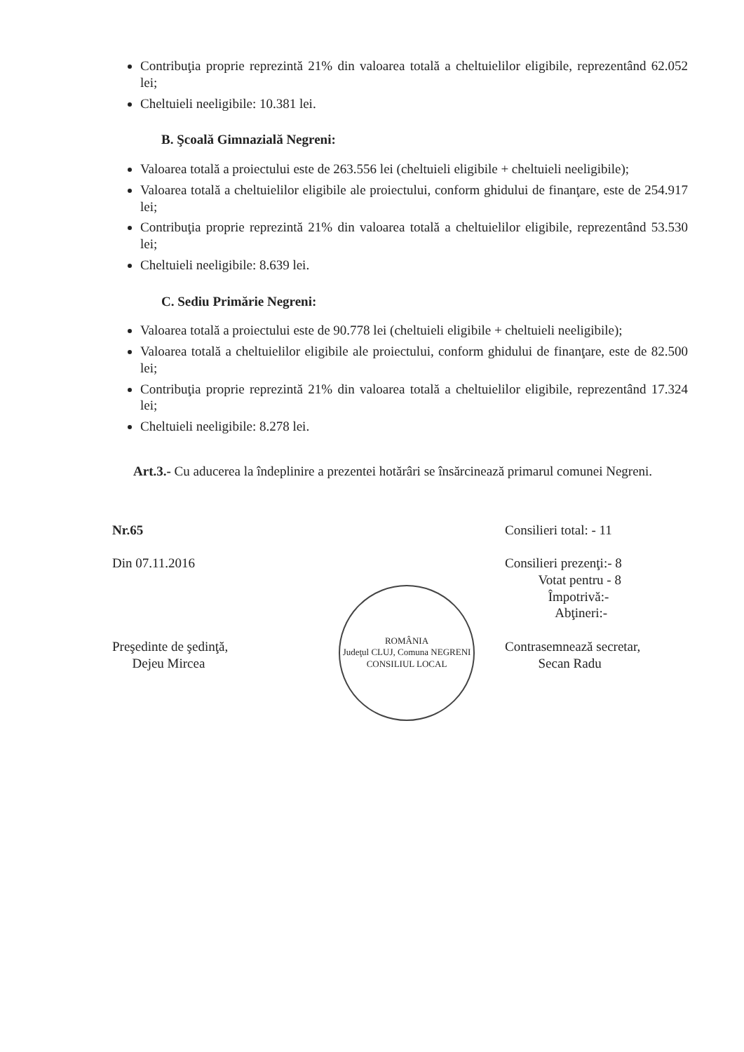Contribuţia proprie reprezintă 21% din valoarea totală a cheltuielilor eligibile, reprezentând 62.052 lei;
Cheltuieli neeligibile: 10.381 lei.
B. Şcoală Gimnazială Negreni:
Valoarea totală a proiectului este de 263.556 lei (cheltuieli eligibile + cheltuieli neeligibile);
Valoarea totală a cheltuielilor eligibile ale proiectului, conform ghidului de finanţare, este de 254.917 lei;
Contribuţia proprie reprezintă 21% din valoarea totală a cheltuielilor eligibile, reprezentând 53.530 lei;
Cheltuieli neeligibile: 8.639 lei.
C. Sediu Primărie Negreni:
Valoarea totală a proiectului este de 90.778 lei (cheltuieli eligibile + cheltuieli neeligibile);
Valoarea totală a cheltuielilor eligibile ale proiectului, conform ghidului de finanţare, este de 82.500 lei;
Contribuţia proprie reprezintă 21% din valoarea totală a cheltuielilor eligibile, reprezentând 17.324 lei;
Cheltuieli neeligibile: 8.278 lei.
Art.3.- Cu aducerea la îndeplinire a prezentei hotărâri se însărcinează primarul comunei Negreni.
Nr.65
Din 07.11.2016
Preşedinte de şedinţă,
Dejeu Mircea
ROMÂNIA
Judeţul CLUJ, Comuna NEGRENI
CONSILIUL LOCAL
Consilieri total: - 11
Consilieri prezenţi:- 8
Votat pentru - 8
Împotrivă:-
Abţineri:-
Contrasemnează secretar,
Secan Radu